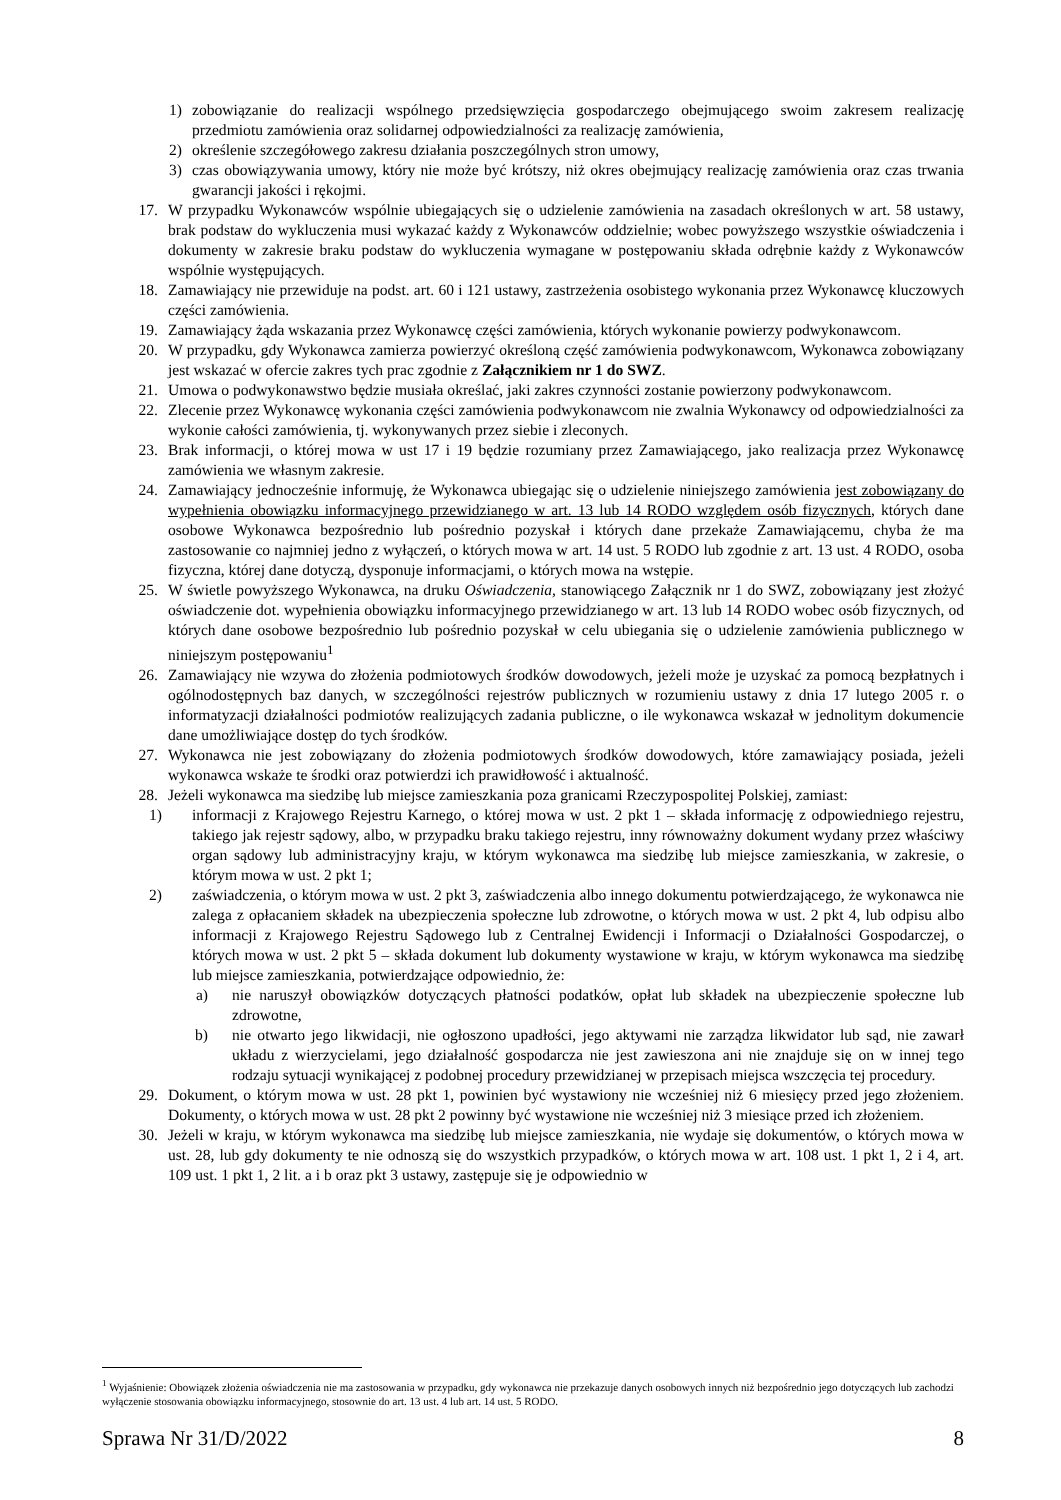1) zobowiązanie do realizacji wspólnego przedsięwzięcia gospodarczego obejmującego swoim zakresem realizację przedmiotu zamówienia oraz solidarnej odpowiedzialności za realizację zamówienia,
2) określenie szczegółowego zakresu działania poszczególnych stron umowy,
3) czas obowiązywania umowy, który nie może być krótszy, niż okres obejmujący realizację zamówienia oraz czas trwania gwarancji jakości i rękojmi.
17. W przypadku Wykonawców wspólnie ubiegających się o udzielenie zamówienia na zasadach określonych w art. 58 ustawy, brak podstaw do wykluczenia musi wykazać każdy z Wykonawców oddzielnie; wobec powyższego wszystkie oświadczenia i dokumenty w zakresie braku podstaw do wykluczenia wymagane w postępowaniu składa odrębnie każdy z Wykonawców wspólnie występujących.
18. Zamawiający nie przewiduje na podst. art. 60 i 121 ustawy, zastrzeżenia osobistego wykonania przez Wykonawcę kluczowych części zamówienia.
19. Zamawiający żąda wskazania przez Wykonawcę części zamówienia, których wykonanie powierzy podwykonawcom.
20. W przypadku, gdy Wykonawca zamierza powierzyć określoną część zamówienia podwykonawcom, Wykonawca zobowiązany jest wskazać w ofercie zakres tych prac zgodnie z Załącznikiem nr 1 do SWZ.
21. Umowa o podwykonawstwo będzie musiała określać, jaki zakres czynności zostanie powierzony podwykonawcom.
22. Zlecenie przez Wykonawcę wykonania części zamówienia podwykonawcom nie zwalnia Wykonawcy od odpowiedzialności za wykonie całości zamówienia, tj. wykonywanych przez siebie i zleconych.
23. Brak informacji, o której mowa w ust 17 i 19 będzie rozumiany przez Zamawiającego, jako realizacja przez Wykonawcę zamówienia we własnym zakresie.
24. Zamawiający jednocześnie informuję, że Wykonawca ubiegając się o udzielenie niniejszego zamówienia jest zobowiązany do wypełnienia obowiązku informacyjnego przewidzianego w art. 13 lub 14 RODO względem osób fizycznych, których dane osobowe Wykonawca bezpośrednio lub pośrednio pozyskał i których dane przekaże Zamawiającemu, chyba że ma zastosowanie co najmniej jedno z wyłączeń, o których mowa w art. 14 ust. 5 RODO lub zgodnie z art. 13 ust. 4 RODO, osoba fizyczna, której dane dotyczą, dysponuje informacjami, o których mowa na wstępie.
25. W świetle powyższego Wykonawca, na druku Oświadczenia, stanowiącego Załącznik nr 1 do SWZ, zobowiązany jest złożyć oświadczenie dot. wypełnienia obowiązku informacyjnego przewidzianego w art. 13 lub 14 RODO wobec osób fizycznych, od których dane osobowe bezpośrednio lub pośrednio pozyskał w celu ubiegania się o udzielenie zamówienia publicznego w niniejszym postępowaniu<sup>1</sup>
26. Zamawiający nie wzywa do złożenia podmiotowych środków dowodowych, jeżeli może je uzyskać za pomocą bezpłatnych i ogólnodostępnych baz danych, w szczególności rejestrów publicznych w rozumieniu ustawy z dnia 17 lutego 2005 r. o informatyzacji działalności podmiotów realizujących zadania publiczne, o ile wykonawca wskazał w jednolitym dokumencie dane umożliwiające dostęp do tych środków.
27. Wykonawca nie jest zobowiązany do złożenia podmiotowych środków dowodowych, które zamawiający posiada, jeżeli wykonawca wskaże te środki oraz potwierdzi ich prawidłowość i aktualność.
28. Jeżeli wykonawca ma siedzibę lub miejsce zamieszkania poza granicami Rzeczypospolitej Polskiej, zamiast:
1) informacji z Krajowego Rejestru Karnego, o której mowa w ust. 2 pkt 1 – składa informację z odpowiedniego rejestru, takiego jak rejestr sądowy, albo, w przypadku braku takiego rejestru, inny równoważny dokument wydany przez właściwy organ sądowy lub administracyjny kraju, w którym wykonawca ma siedzibę lub miejsce zamieszkania, w zakresie, o którym mowa w ust. 2 pkt 1;
2) zaświadczenia, o którym mowa w ust. 2 pkt 3, zaświadczenia albo innego dokumentu potwierdzającego, że wykonawca nie zalega z opłacaniem składek na ubezpieczenia społeczne lub zdrowotne, o których mowa w ust. 2 pkt 4, lub odpisu albo informacji z Krajowego Rejestru Sądowego lub z Centralnej Ewidencji i Informacji o Działalności Gospodarczej, o których mowa w ust. 2 pkt 5 – składa dokument lub dokumenty wystawione w kraju, w którym wykonawca ma siedzibę lub miejsce zamieszkania, potwierdzające odpowiednio, że:
a) nie naruszył obowiązków dotyczących płatności podatków, opłat lub składek na ubezpieczenie społeczne lub zdrowotne,
b) nie otwarto jego likwidacji, nie ogłoszono upadłości, jego aktywami nie zarządza likwidator lub sąd, nie zawarł układu z wierzycielami, jego działalność gospodarcza nie jest zawieszona ani nie znajduje się on w innej tego rodzaju sytuacji wynikającej z podobnej procedury przewidzianej w przepisach miejsca wszczęcia tej procedury.
29. Dokument, o którym mowa w ust. 28 pkt 1, powinien być wystawiony nie wcześniej niż 6 miesięcy przed jego złożeniem. Dokumenty, o których mowa w ust. 28 pkt 2 powinny być wystawione nie wcześniej niż 3 miesiące przed ich złożeniem.
30. Jeżeli w kraju, w którym wykonawca ma siedzibę lub miejsce zamieszkania, nie wydaje się dokumentów, o których mowa w ust. 28, lub gdy dokumenty te nie odnoszą się do wszystkich przypadków, o których mowa w art. 108 ust. 1 pkt 1, 2 i 4, art. 109 ust. 1 pkt 1, 2 lit. a i b oraz pkt 3 ustawy, zastępuje się je odpowiednio w
<sup>1</sup> Wyjaśnienie: Obowiązek złożenia oświadczenia nie ma zastosowania w przypadku, gdy wykonawca nie przekazuje danych osobowych innych niż bezpośrednio jego dotyczących lub zachodzi wyłączenie stosowania obowiązku informacyjnego, stosownie do art. 13 ust. 4 lub art. 14 ust. 5 RODO.
Sprawa Nr 31/D/2022 8